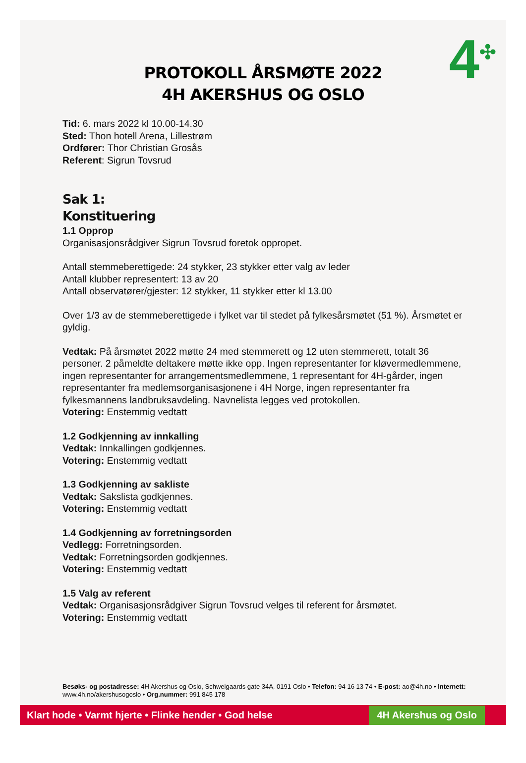4<sup>✣</sup>
PROTOKOLL ÅRSMØTE 2022
4H AKERSHUS OG OSLO
Tid: 6. mars 2022 kl 10.00-14.30
Sted: Thon hotell Arena, Lillestrøm
Ordfører: Thor Christian Grosås
Referent: Sigrun Tovsrud
Sak 1:
Konstituering
1.1 Opprop
Organisasjonsrådgiver Sigrun Tovsrud foretok oppropet.
Antall stemmeberettigede: 24 stykker, 23 stykker etter valg av leder
Antall klubber representert: 13 av 20
Antall observatører/gjester: 12 stykker, 11 stykker etter kl 13.00
Over 1/3 av de stemmeberettigede i fylket var til stedet på fylkesårsmøtet (51 %). Årsmøtet er gyldig.
Vedtak: På årsmøtet 2022 møtte 24 med stemmerett og 12 uten stemmerett, totalt 36 personer. 2 påmeldte deltakere møtte ikke opp. Ingen representanter for kløvermedlemmene, ingen representanter for arrangementsmedlemmene, 1 representant for 4H-gårder, ingen representanter fra medlemsorganisasjonene i 4H Norge, ingen representanter fra fylkesmannens landbruksavdeling. Navnelista legges ved protokollen.
Votering: Enstemmig vedtatt
1.2 Godkjenning av innkalling
Vedtak: Innkallingen godkjennes.
Votering: Enstemmig vedtatt
1.3 Godkjenning av sakliste
Vedtak: Sakslista godkjennes.
Votering: Enstemmig vedtatt
1.4 Godkjenning av forretningsorden
Vedlegg: Forretningsorden.
Vedtak: Forretningsorden godkjennes.
Votering: Enstemmig vedtatt
1.5 Valg av referent
Vedtak: Organisasjonsrådgiver Sigrun Tovsrud velges til referent for årsmøtet.
Votering: Enstemmig vedtatt
Besøks- og postadresse: 4H Akershus og Oslo, Schweigaards gate 34A, 0191 Oslo • Telefon: 94 16 13 74 • E-post: ao@4h.no • Internett: www.4h.no/akershusogoslo • Org.nummer: 991 845 178
Klart hode • Varmt hjerte • Flinke hender • God helse 4H Akershus og Oslo